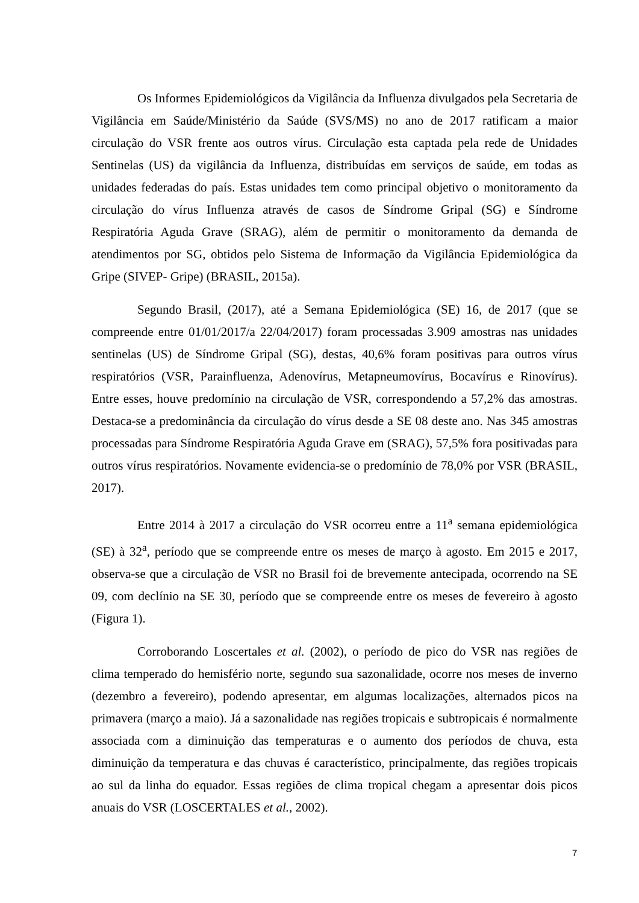Os Informes Epidemiológicos da Vigilância da Influenza divulgados pela Secretaria de Vigilância em Saúde/Ministério da Saúde (SVS/MS) no ano de 2017 ratificam a maior circulação do VSR frente aos outros vírus. Circulação esta captada pela rede de Unidades Sentinelas (US) da vigilância da Influenza, distribuídas em serviços de saúde, em todas as unidades federadas do país. Estas unidades tem como principal objetivo o monitoramento da circulação do vírus Influenza através de casos de Síndrome Gripal (SG) e Síndrome Respiratória Aguda Grave (SRAG), além de permitir o monitoramento da demanda de atendimentos por SG, obtidos pelo Sistema de Informação da Vigilância Epidemiológica da Gripe (SIVEP- Gripe) (BRASIL, 2015a).
Segundo Brasil, (2017), até a Semana Epidemiológica (SE) 16, de 2017 (que se compreende entre 01/01/2017/a 22/04/2017) foram processadas 3.909 amostras nas unidades sentinelas (US) de Síndrome Gripal (SG), destas, 40,6% foram positivas para outros vírus respiratórios (VSR, Parainfluenza, Adenovírus, Metapneumovírus, Bocavírus e Rinovírus). Entre esses, houve predomínio na circulação de VSR, correspondendo a 57,2% das amostras. Destaca-se a predominância da circulação do vírus desde a SE 08 deste ano. Nas 345 amostras processadas para Síndrome Respiratória Aguda Grave em (SRAG), 57,5% fora positivadas para outros vírus respiratórios. Novamente evidencia-se o predomínio de 78,0% por VSR (BRASIL, 2017).
Entre 2014 à 2017 a circulação do VSR ocorreu entre a 11<sup>a</sup> semana epidemiológica (SE) à 32<sup>a</sup>, período que se compreende entre os meses de março à agosto. Em 2015 e 2017, observa-se que a circulação de VSR no Brasil foi de brevemente antecipada, ocorrendo na SE 09, com declínio na SE 30, período que se compreende entre os meses de fevereiro à agosto (Figura 1).
Corroborando Loscertales et al. (2002), o período de pico do VSR nas regiões de clima temperado do hemisfério norte, segundo sua sazonalidade, ocorre nos meses de inverno (dezembro a fevereiro), podendo apresentar, em algumas localizações, alternados picos na primavera (março a maio). Já a sazonalidade nas regiões tropicais e subtropicais é normalmente associada com a diminuição das temperaturas e o aumento dos períodos de chuva, esta diminuição da temperatura e das chuvas é característico, principalmente, das regiões tropicais ao sul da linha do equador. Essas regiões de clima tropical chegam a apresentar dois picos anuais do VSR (LOSCERTALES et al., 2002).
7